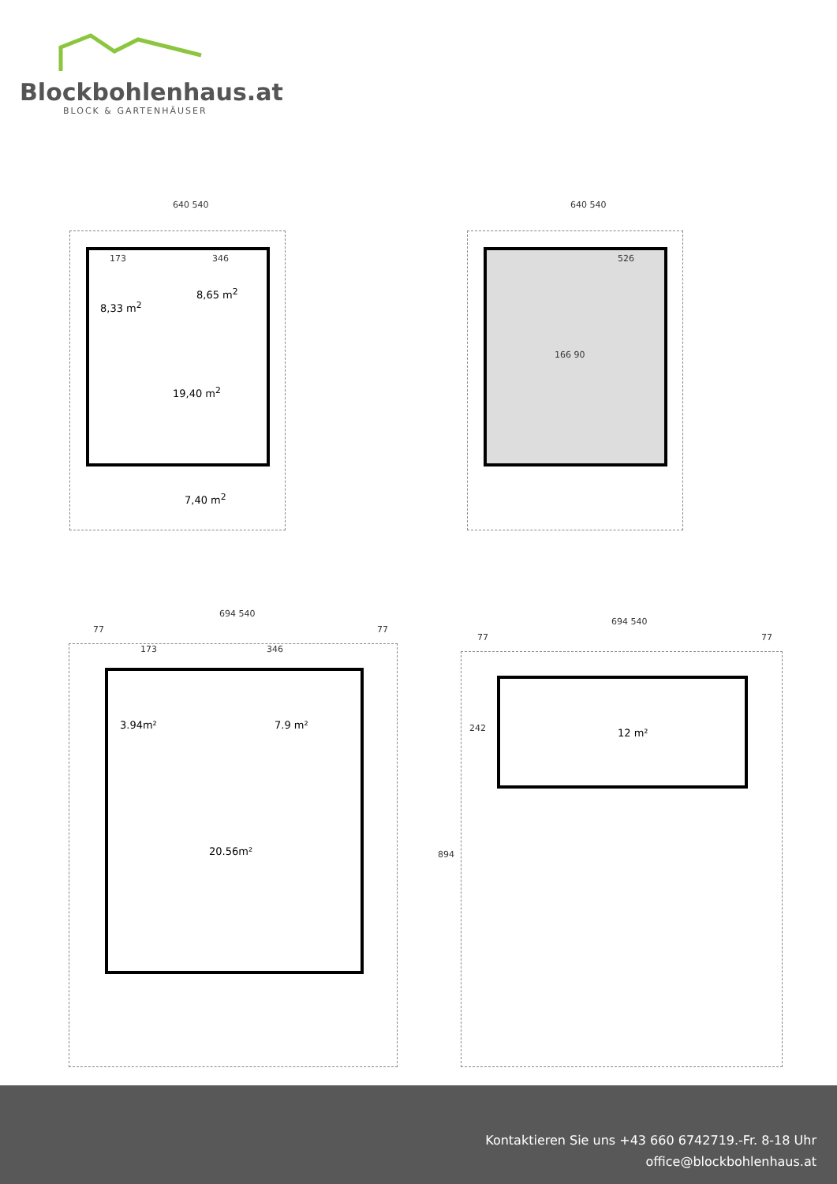Blockbohlenhaus.at
BLOCK & GARTENHÄUSER
640 540
8,33 m<sup>2</sup>
19,40 m<sup>2</sup>
7,40 m<sup>2</sup>
8,65 m<sup>2</sup>
173 346
640 540
526
166 90
694 540
77 77
173 346
3.94m² 7.9 m²
20.56m²
694 540
77 77
242
894
12 m²
Kontaktieren Sie uns +43 660 6742719.-Fr. 8-18 Uhr
office@blockbohlenhaus.at